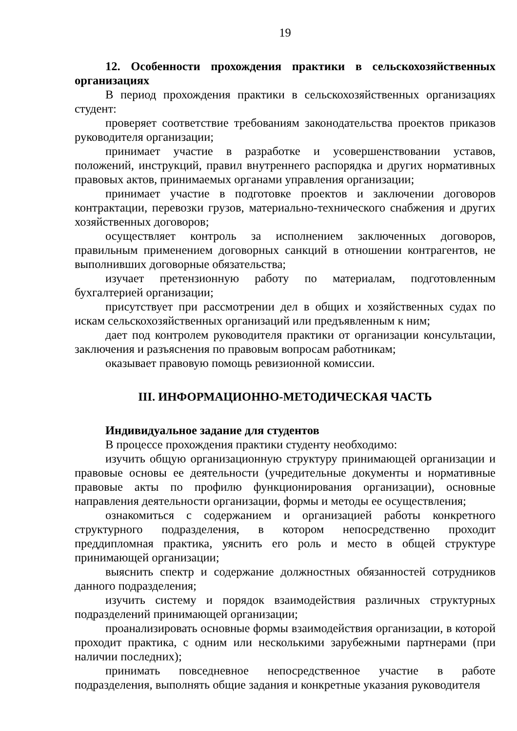19
12. Особенности прохождения практики в сельскохозяйственных организациях
В период прохождения практики в сельскохозяйственных организациях студент:
проверяет соответствие требованиям законодательства проектов приказов руководителя организации;
принимает участие в разработке и усовершенствовании уставов, положений, инструкций, правил внутреннего распорядка и других нормативных правовых актов, принимаемых органами управления организации;
принимает участие в подготовке проектов и заключении договоров контрактации, перевозки грузов, материально-технического снабжения и других хозяйственных договоров;
осуществляет контроль за исполнением заключенных договоров, правильным применением договорных санкций в отношении контрагентов, не выполнивших договорные обязательства;
изучает претензионную работу по материалам, подготовленным бухгалтерией организации;
присутствует при рассмотрении дел в общих и хозяйственных судах по искам сельскохозяйственных организаций или предъявленным к ним;
дает под контролем руководителя практики от организации консультации, заключения и разъяснения по правовым вопросам работникам;
оказывает правовую помощь ревизионной комиссии.
III. ИНФОРМАЦИОННО-МЕТОДИЧЕСКАЯ ЧАСТЬ
Индивидуальное задание для студентов
В процессе прохождения практики студенту необходимо:
изучить общую организационную структуру принимающей организации и правовые основы ее деятельности (учредительные документы и нормативные правовые акты по профилю функционирования организации), основные направления деятельности организации, формы и методы ее осуществления;
ознакомиться с содержанием и организацией работы конкретного структурного подразделения, в котором непосредственно проходит преддипломная практика, уяснить его роль и место в общей структуре принимающей организации;
выяснить спектр и содержание должностных обязанностей сотрудников данного подразделения;
изучить систему и порядок взаимодействия различных структурных подразделений принимающей организации;
проанализировать основные формы взаимодействия организации, в которой проходит практика, с одним или несколькими зарубежными партнерами (при наличии последних);
принимать повседневное непосредственное участие в работе подразделения, выполнять общие задания и конкретные указания руководителя